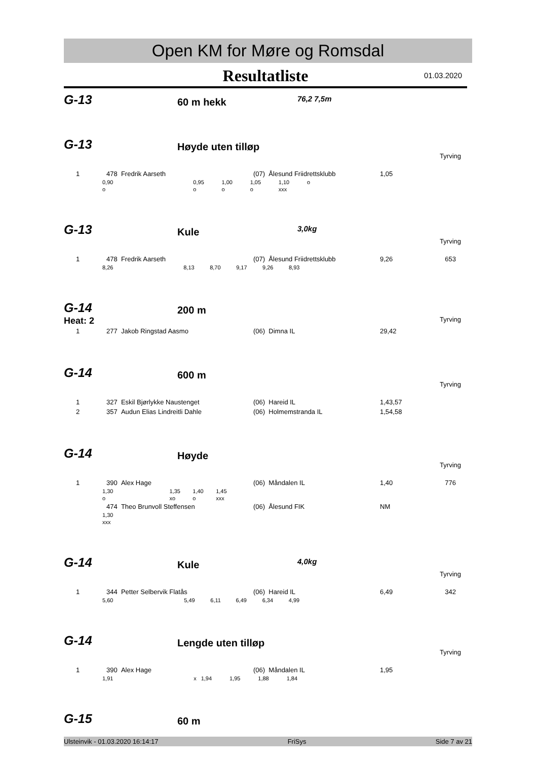Open KM for Møre og Romsdal
Resultatliste 01.03.2020
G-13
60 m hekk
76,2 7,5m
G-13
Høyde uten tilløp
Tyrving
| 1 | 478 Fredrik Aarseth | (07) Ålesund Friidrettsklubb | 1,05 |
| 0,90 | 0,95 | 1,00 | 1,05 | 1,10 | o | |
| o | o | o | o | xxx | | |
G-13
Kule
3,0kg
Tyrving
| 1 | 478 Fredrik Aarseth | (07) Ålesund Friidrettsklubb | 9,26 | 653 |
| 8,26 | 8,13 | 8,70 | 9,17 | 9,26 | 8,93 | |
G-14
200 m
Heat: 2 Tyrving
| 1 | 277 Jakob Ringstad Aasmo | (06) Dimna IL | 29,42 |
G-14
600 m
Tyrving
| 1 | 327 Eskil Bjørlykke Naustenget | (06) Hareid IL | 1,43,57 |
| 2 | 357 Audun Elias Lindreitli Dahle | (06) Holmemstranda IL | 1,54,58 |
G-14
Høyde
Tyrving
| 1 | 390 Alex Hage | (06) Måndalen IL | 1,40 | 776 |
| 1,30 | 1,35 | 1,40 | 1,45 | |
| o | xo | o | xxx | |
| | 474 Theo Brunvoll Steffensen | (06) Ålesund FIK | NM |
| 1,30 |
| xxx |
G-14
Kule
4,0kg
Tyrving
| 1 | 344 Petter Selbervik Flatås | (06) Hareid IL | 6,49 | 342 |
| 5,60 | 5,49 | 6,11 | 6,49 | 6,34 | 4,99 | |
G-14
Lengde uten tilløp
Tyrving
| 1 | 390 Alex Hage | (06) Måndalen IL | 1,95 |
| 1,91 | x | 1,94 | 1,95 | 1,88 | 1,84 | |
G-15
60 m
Ulsteinvik - 01.03.2020 16:14:17 FriSys Side 7 av 21